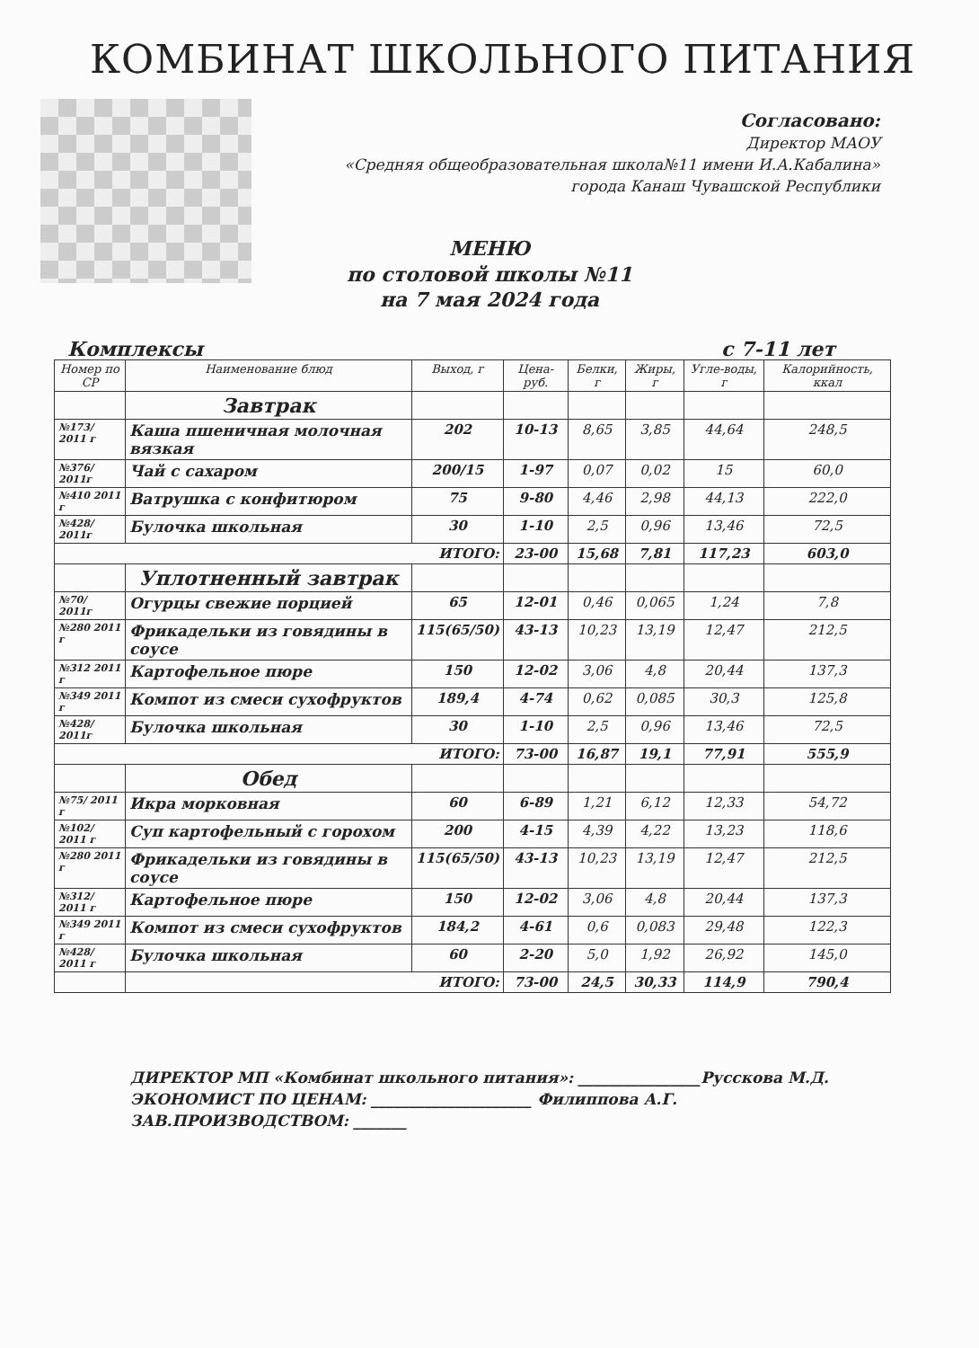КОМБИНАТ ШКОЛЬНОГО ПИТАНИЯ
Согласовано:
Директор МАОУ
«Средняя общеобразовательная школа№11 имени И.А.Кабалина»
города Канаш Чувашской Республики
МЕНЮ
по столовой школы №11
на 7 мая 2024 года
Комплексы с 7-11 лет
| Номер по СР | Наименование блюд | Выход, г | Цена-руб. | Белки, г | Жиры, г | Угле-воды, г | Калорийность, ккал |
| --- | --- | --- | --- | --- | --- | --- | --- |
| | Завтрак | | | | | | |
| №173/ 2011 г | Каша пшеничная молочная вязкая | 202 | 10-13 | 8,65 | 3,85 | 44,64 | 248,5 |
| №376/ 2011г | Чай с сахаром | 200/15 | 1-97 | 0,07 | 0,02 | 15 | 60,0 |
| №410 2011 г | Ватрушка с конфитюром | 75 | 9-80 | 4,46 | 2,98 | 44,13 | 222,0 |
| №428/ 2011г | Булочка школьная | 30 | 1-10 | 2,5 | 0,96 | 13,46 | 72,5 |
| ИТОГО: | | | 23-00 | 15,68 | 7,81 | 117,23 | 603,0 |
| | Уплотненный завтрак | | | | | | |
| №70/ 2011г | Огурцы свежие порцией | 65 | 12-01 | 0,46 | 0,065 | 1,24 | 7,8 |
| №280 2011 г | Фрикадельки из говядины в соусе | 115(65/50) | 43-13 | 10,23 | 13,19 | 12,47 | 212,5 |
| №312 2011 г | Картофельное пюре | 150 | 12-02 | 3,06 | 4,8 | 20,44 | 137,3 |
| №349 2011 г | Компот из смеси сухофруктов | 189,4 | 4-74 | 0,62 | 0,085 | 30,3 | 125,8 |
| №428/ 2011г | Булочка школьная | 30 | 1-10 | 2,5 | 0,96 | 13,46 | 72,5 |
| ИТОГО: | | | 73-00 | 16,87 | 19,1 | 77,91 | 555,9 |
| | Обед | | | | | | |
| №75/ 2011 г | Икра морковная | 60 | 6-89 | 1,21 | 6,12 | 12,33 | 54,72 |
| №102/ 2011 г | Суп картофельный с горохом | 200 | 4-15 | 4,39 | 4,22 | 13,23 | 118,6 |
| №280 2011 г | Фрикадельки из говядины в соусе | 115(65/50) | 43-13 | 10,23 | 13,19 | 12,47 | 212,5 |
| №312/ 2011 г | Картофельное пюре | 150 | 12-02 | 3,06 | 4,8 | 20,44 | 137,3 |
| №349 2011 г | Компот из смеси сухофруктов | 184,2 | 4-61 | 0,6 | 0,083 | 29,48 | 122,3 |
| №428/ 2011 г | Булочка школьная | 60 | 2-20 | 5,0 | 1,92 | 26,92 | 145,0 |
| | ИТОГО: | | 73-00 | 24,5 | 30,33 | 114,9 | 790,4 |
ДИРЕКТОР МП «Комбинат школьного питания»: ________________Русскова М.Д.
ЭКОНОМИСТ ПО ЦЕНАМ: _____________________ Филиппова А.Г.
ЗАВ.ПРОИЗВОДСТВОМ: _______